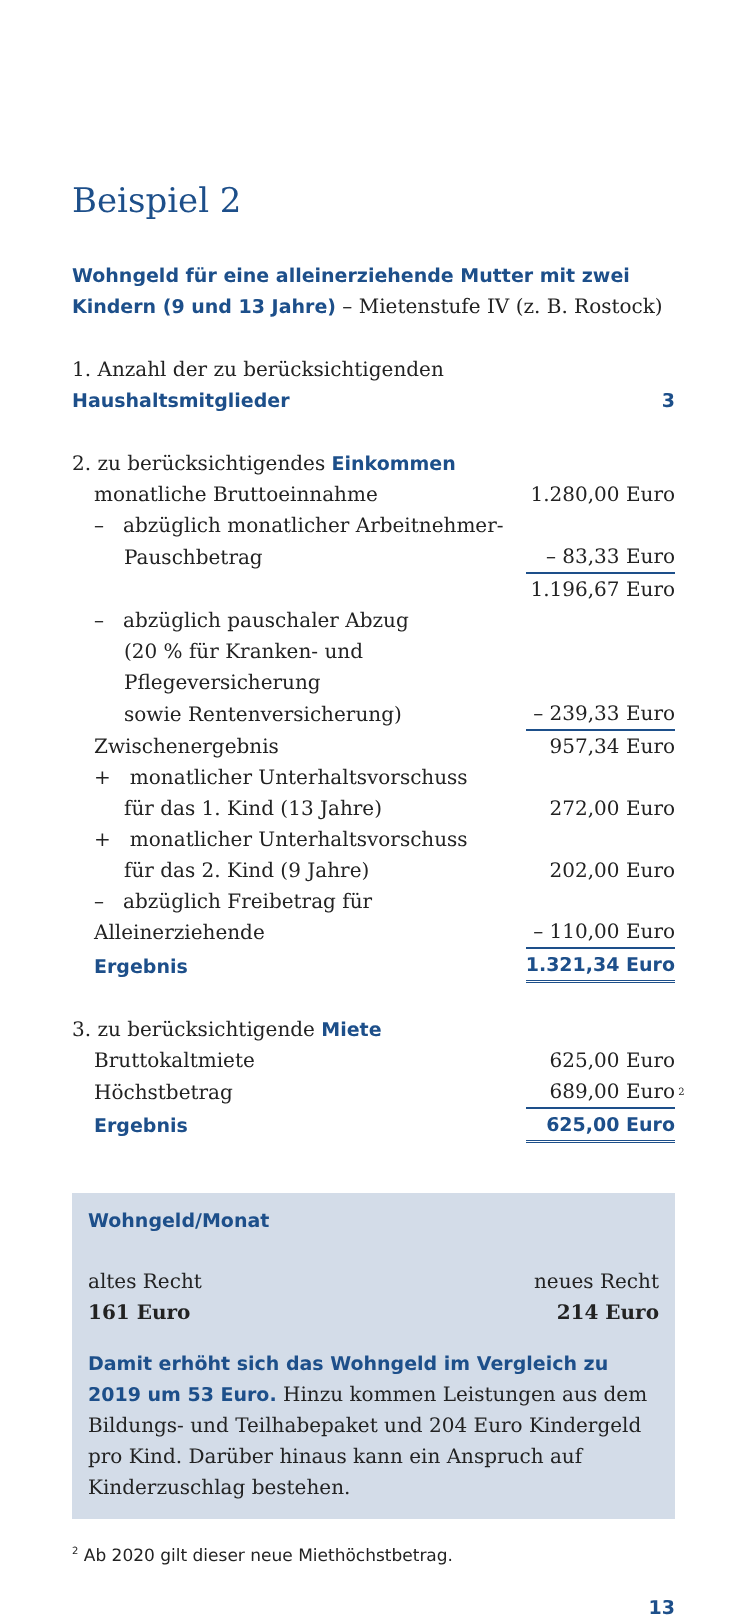Beispiel 2
Wohngeld für eine alleinerziehende Mutter mit zwei Kindern (9 und 13 Jahre) – Mietenstufe IV (z. B. Rostock)
| 1. Anzahl der zu berücksichtigenden Haushaltsmitglieder | 3 |
| 2. zu berücksichtigendes Einkommen | |
| monatliche Bruttoeinnahme | 1.280,00 Euro |
| – abzüglich monatlicher Arbeitnehmer- | |
| Pauschbetrag | – 83,33 Euro |
| | 1.196,67 Euro |
| – abzüglich pauschaler Abzug | |
| (20 % für Kranken- und Pflegeversicherung | |
| sowie Rentenversicherung) | – 239,33 Euro |
| Zwischenergebnis | 957,34 Euro |
| + monatlicher Unterhaltsvorschuss | |
| für das 1. Kind (13 Jahre) | 272,00 Euro |
| + monatlicher Unterhaltsvorschuss | |
| für das 2. Kind (9 Jahre) | 202,00 Euro |
| – abzüglich Freibetrag für Alleinerziehende | – 110,00 Euro |
| Ergebnis | 1.321,34 Euro |
| 3. zu berücksichtigende Miete | |
| Bruttokaltmiete | 625,00 Euro |
| Höchstbetrag | 689,00 Euro<sup>2</sup> |
| Ergebnis | 625,00 Euro |
Wohngeld/Monat
altes Recht
161 Euro
neues Recht
214 Euro
Damit erhöht sich das Wohngeld im Vergleich zu 2019 um 53 Euro. Hinzu kommen Leistungen aus dem Bildungs- und Teilhabepaket und 204 Euro Kindergeld pro Kind. Darüber hinaus kann ein Anspruch auf Kinderzuschlag bestehen.
<sup>2</sup> Ab 2020 gilt dieser neue Miethöchstbetrag.
13